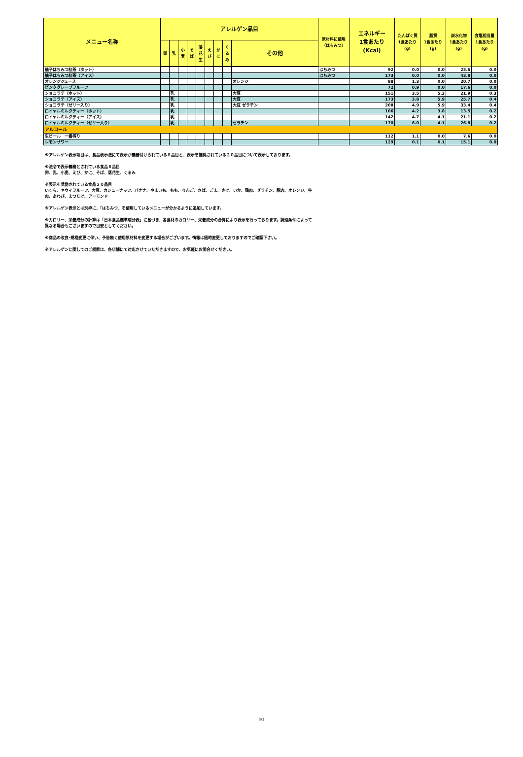| メニュー名称 | アレルゲン品目 | | | | | | | | | 原材料に使用 （はちみつ） | エネルギー 1食あたり (Kcal) | たんぱく質 1食あたり (g) | 脂質 1食あたり (g) | 炭水化物 1食あたり (g) | 食塩相当量 1食あたり (g) |
| --- | --- | --- | --- | --- | --- | --- | --- | --- | --- | --- | --- | --- | --- | --- | --- |
| | 卵 | 乳 | 小 麦 | そ ば | 落 花 生 | え び | か に | く る み | その他 | | | | | | |
| 柚子はちみつ紅茶（ホット） | | | | | | | | | | はちみつ | 92 | 0.0 | 0.0 | 23.6 | 0.0 |
| 柚子はちみつ紅茶（アイス） | | | | | | | | | | はちみつ | 173 | 0.0 | 0.0 | 43.8 | 0.0 |
| オレンジジュース | | | | | | | | | オレンジ | | 88 | 1.3 | 0.0 | 20.7 | 0.0 |
| ピンクグレープフルーツ | | | | | | | | | | | 72 | 0.9 | 0.0 | 17.6 | 0.0 |
| ショコラテ（ホット） | | 乳 | | | | | | | 大豆 | | 151 | 3.5 | 5.3 | 21.9 | 0.3 |
| ショコラテ（アイス） | | 乳 | | | | | | | 大豆 | | 173 | 3.8 | 5.9 | 25.7 | 0.4 |
| ショコラテ（ゼリー入り） | | 乳 | | | | | | | 大豆 ゼラチン | | 208 | 4.9 | 5.9 | 33.4 | 0.4 |
| ロイヤルミルクティー（ホット） | | 乳 | | | | | | | | | 106 | 4.2 | 3.8 | 13.5 | 0.2 |
| ロイヤルミルクティー（アイス） | | 乳 | | | | | | | | | 142 | 4.7 | 4.1 | 21.1 | 0.2 |
| ロイヤルミルクティー（ゼリー入り） | | 乳 | | | | | | | ゼラチン | | 170 | 6.0 | 4.1 | 26.8 | 0.2 |
| アルコール | | | | | | | | | | | | | | | |
| 生ビール 一番搾り | | | | | | | | | | | 112 | 1.1 | 0.0 | 7.6 | 0.0 |
| レモンサワー | | | | | | | | | | | 129 | 0.1 | 0.1 | 15.1 | 0.0 |
※アレルゲン表示項目は、食品表示法にて表示が義務付けられている８品目と、表示を推奨されている２０品目について表示しております。
※法令で表示義務とされている食品８品目
卵、乳、小麦、えび、かに、そば、落花生、くるみ
※表示を奨励されている食品２０品目
いくら、キウイフルーツ、大豆、カシューナッツ、バナナ、やまいも、もも、りんご、さば、ごま、さけ、いか、鶏肉、ゼラチン、豚肉、オレンジ、牛
肉、あわび、まつたけ、アーモンド
※アレルゲン表示とは別枠に、「はちみつ」を使用しているメニューが分かるように追加しています。
※カロリー、栄養成分の計算は「日本食品標準成分表」に基づき、各食材のカロリー、栄養成分の合算により表示を行っております。調理条件によって
異なる場合もございますので目安としてください。
※商品の改良･規格変更に伴い、予告無く使用原材料を変更する場合がございます。情報は随時変更しておりますのでご確認下さい。
※アレルゲンに関してのご相談は、各店舗にて対応させていただきますので、お気軽にお問合せください。
3/3